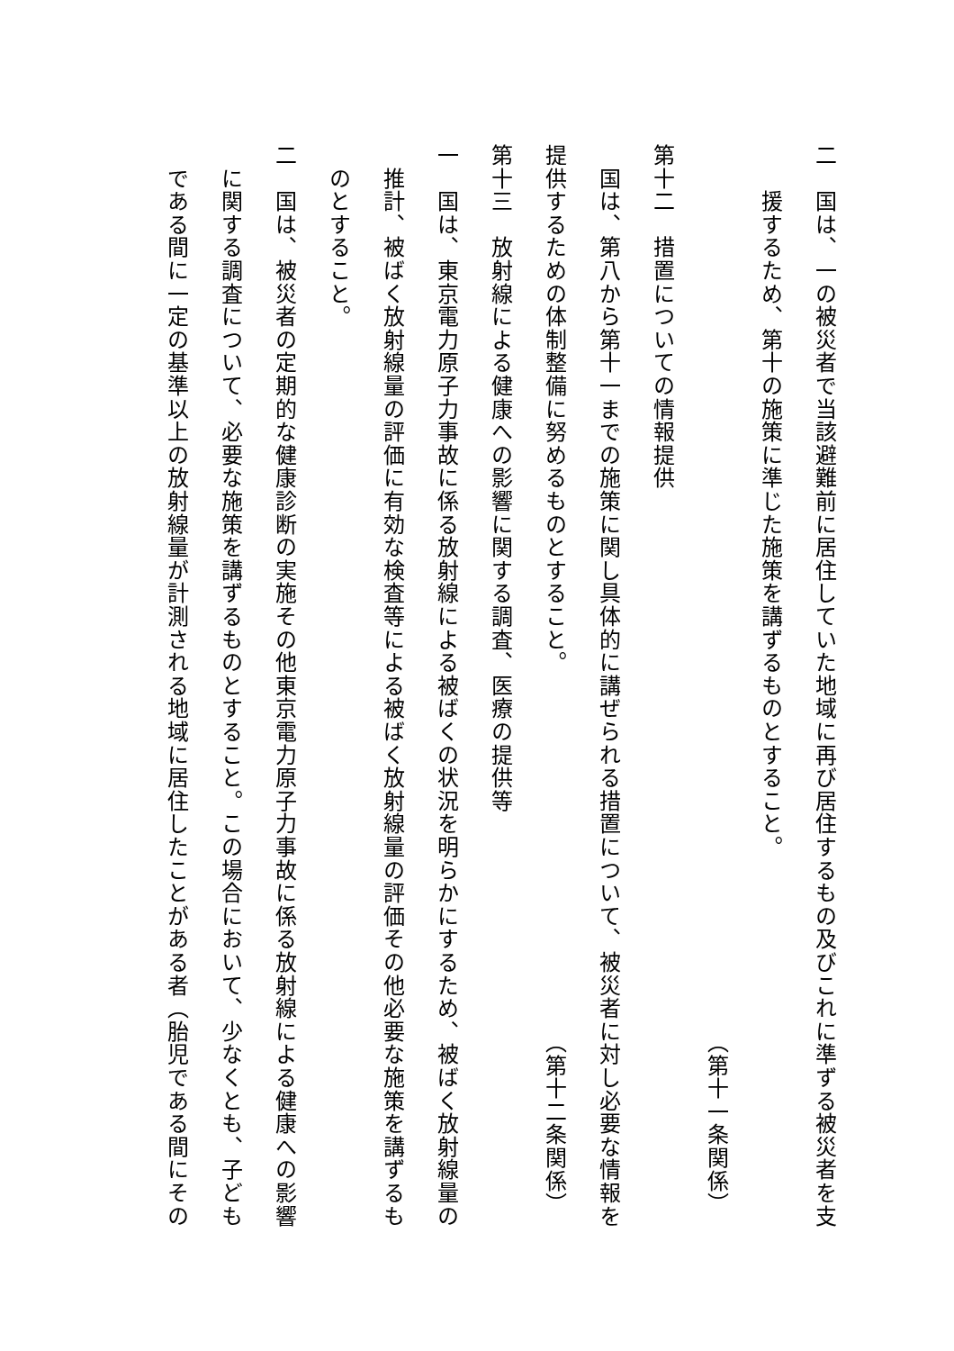二　国は、一の被災者で当該避難前に居住していた地域に再び居住するもの及びこれに準ずる被災者を支
　　援するため、第十の施策に準じた施策を講ずるものとすること。
（第十一条関係）
第十二　措置についての情報提供
　国は、第八から第十一までの施策に関し具体的に講ぜられる措置について、被災者に対し必要な情報を
提供するための体制整備に努めるものとすること。 （第十二条関係）
第十三　放射線による健康への影響に関する調査、医療の提供等
一　国は、東京電力原子力事故に係る放射線による被ばくの状況を明らかにするため、被ばく放射線量の
　推計、被ばく放射線量の評価に有効な検査等による被ばく放射線量の評価その他必要な施策を講ずるも
　のとすること。
二　国は、被災者の定期的な健康診断の実施その他東京電力原子力事故に係る放射線による健康への影響
　に関する調査について、必要な施策を講ずるものとすること。この場合において、少なくとも、子ども
　である間に一定の基準以上の放射線量が計測される地域に居住したことがある者（胎児である間にその